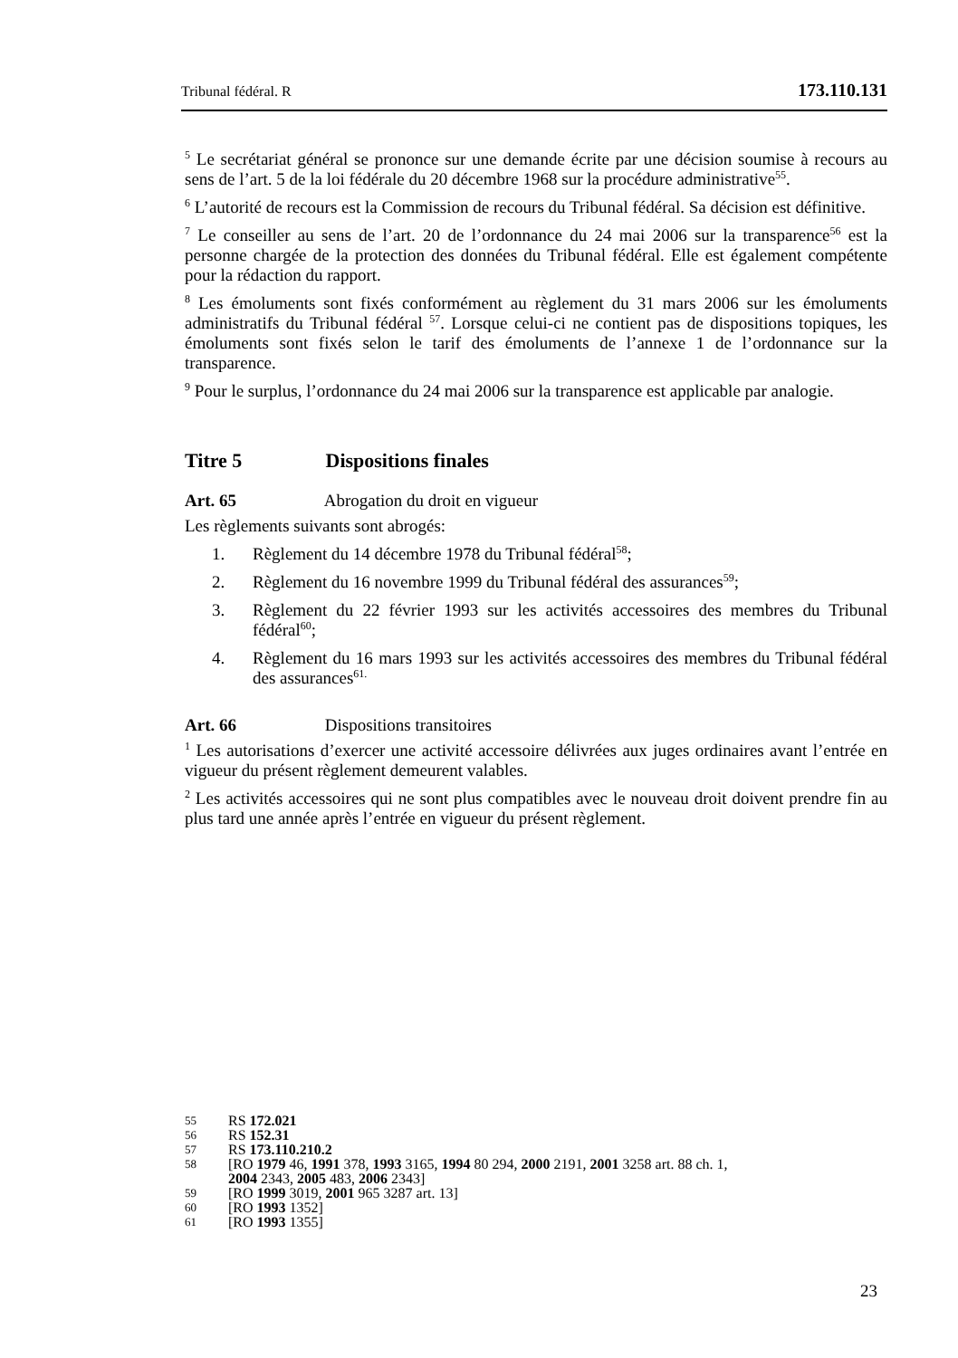Tribunal fédéral. R 173.110.131
<sup>5</sup> Le secrétariat général se prononce sur une demande écrite par une décision soumise à recours au sens de l’art. 5 de la loi fédérale du 20 décembre 1968 sur la procédure administrative<sup>55</sup>.
<sup>6</sup> L’autorité de recours est la Commission de recours du Tribunal fédéral. Sa décision est définitive.
<sup>7</sup> Le conseiller au sens de l’art. 20 de l’ordonnance du 24 mai 2006 sur la transparence<sup>56</sup> est la personne chargée de la protection des données du Tribunal fédéral. Elle est également compétente pour la rédaction du rapport.
<sup>8</sup> Les émoluments sont fixés conformément au règlement du 31 mars 2006 sur les émoluments administratifs du Tribunal fédéral <sup>57</sup>. Lorsque celui-ci ne contient pas de dispositions topiques, les émoluments sont fixés selon le tarif des émoluments de l’annexe 1 de l’ordonnance sur la transparence.
<sup>9</sup> Pour le surplus, l’ordonnance du 24 mai 2006 sur la transparence est applicable par analogie.
Titre 5 Dispositions finales
Art. 65 Abrogation du droit en vigueur
Les règlements suivants sont abrogés:
1. Règlement du 14 décembre 1978 du Tribunal fédéral<sup>58</sup>;
2. Règlement du 16 novembre 1999 du Tribunal fédéral des assurances<sup>59</sup>;
3. Règlement du 22 février 1993 sur les activités accessoires des membres du Tribunal fédéral<sup>60</sup>;
4. Règlement du 16 mars 1993 sur les activités accessoires des membres du Tribunal fédéral des assurances<sup>61.</sup>
Art. 66 Dispositions transitoires
<sup>1</sup> Les autorisations d’exercer une activité accessoire délivrées aux juges ordinaires avant l’entrée en vigueur du présent règlement demeurent valables.
<sup>2</sup> Les activités accessoires qui ne sont plus compatibles avec le nouveau droit doivent prendre fin au plus tard une année après l’entrée en vigueur du présent règlement.
55 RS 172.021
56 RS 152.31
57 RS 173.110.210.2
58 [RO 1979 46, 1991 378, 1993 3165, 1994 80 294, 2000 2191, 2001 3258 art. 88 ch. 1,
2004 2343, 2005 483, 2006 2343]
59 [RO 1999 3019, 2001 965 3287 art. 13]
60 [RO 1993 1352]
61 [RO 1993 1355]
23